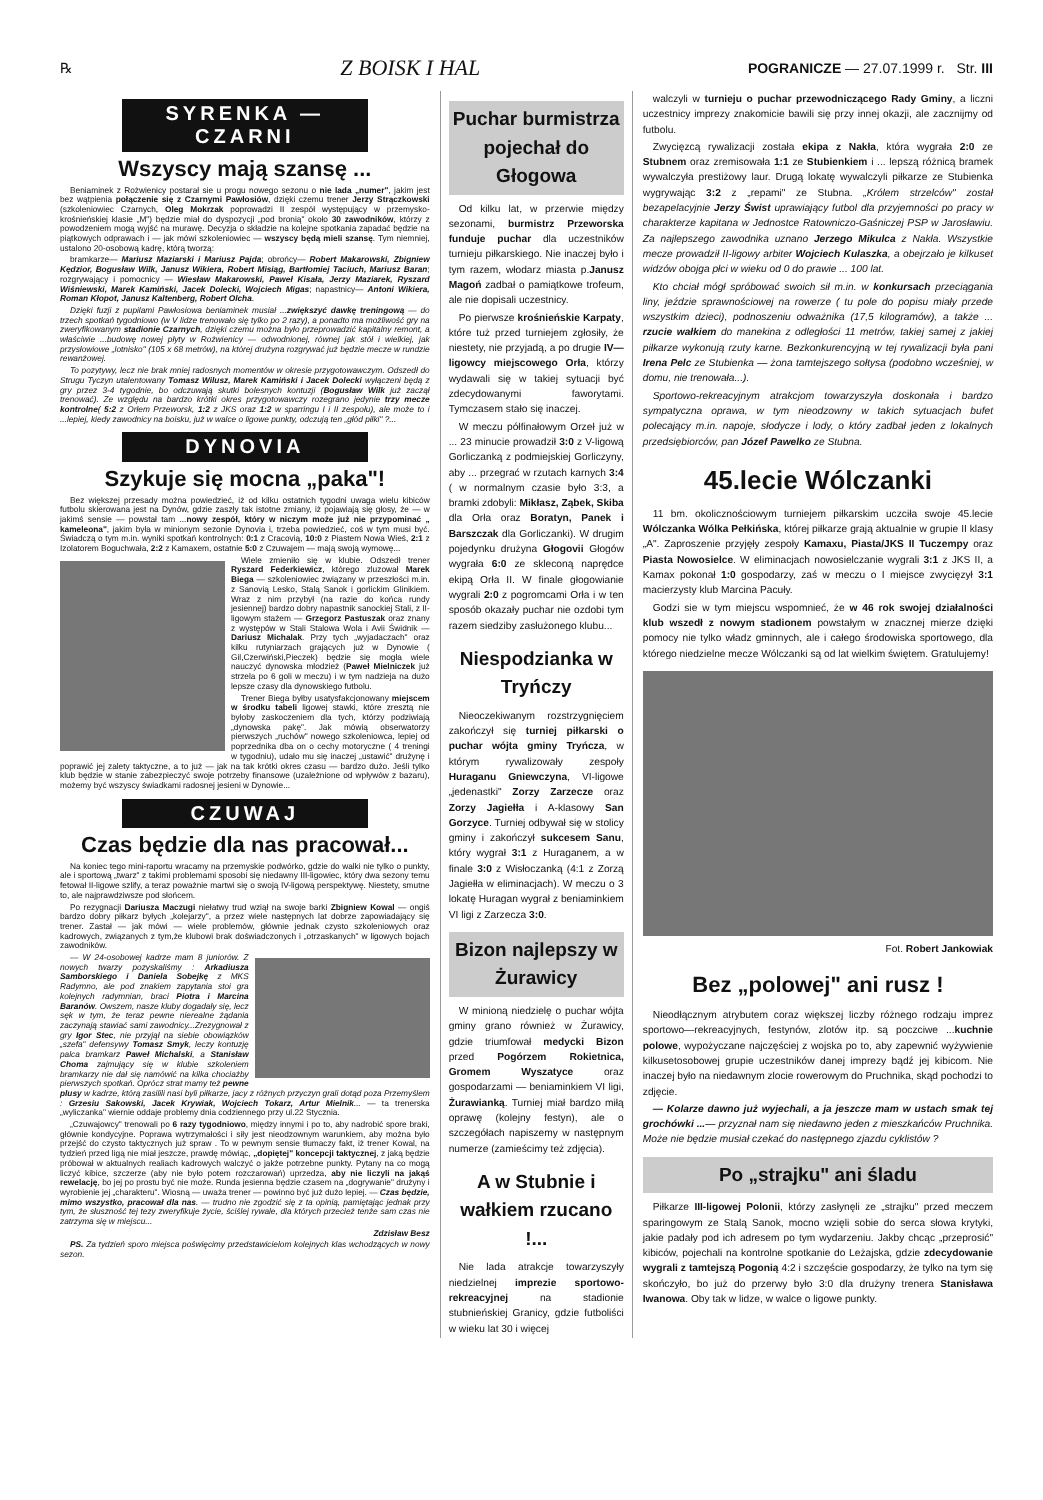℞ Z BOISK I HAL POGRANICZE — 27.07.1999 r. Str. III
SYRENKA — CZARNI
Wszyscy mają szansę ...
Beniaminek z Rożwienicy postarał sie u progu nowego sezonu o nie lada „numer", jakim jest bez wątpienia połączenie się z Czarnymi Pawłosiów, dzięki czemu trener Jerzy Strączkowski (szkoleniowiec Czarnych, Oleg Mokrzak poprowadzi II zespół występujący w przemysko-krośnieńskiej klasie „M") będzie miał do dyspozycji „pod bronią" około 30 zawodników, którzy z powodzeniem mogą wyjść na murawę. Decyzja o składzie na kolejne spotkania zapadać będzie na piątkowych odprawach i — jak mówi szkoleniowiec — wszyscy będą mieli szansę. Tym niemniej, ustalono 20-osobową kadrę, którą tworzą:
bramkarze— Mariusz Maziarski i Mariusz Pajda; obrońcy— Robert Makarowski, Zbigniew Kędzior, Bogusław Wilk, Janusz Wikiera, Robert Misiąg, Bartłomiej Taciuch, Mariusz Baran; rozgrywający i pomocnicy — Wiesław Makarowski, Paweł Kisała, Jerzy Maziarek, Ryszard Wiśniewski, Marek Kamiński, Jacek Dolecki, Wojciech Migas; napastnicy— Antoni Wikiera, Roman Kłopot, Janusz Kaltenberg, Robert Olcha.
Dzięki fuzji z pupilami Pawłosiowa beniaminek musiał ...zwiększyć dawkę treningową — do trzech spotkań tygodniowo (w V lidze trenowało się tylko po 2 razy), a ponadto ma możliwość gry na zweryfikowanym stadionie Czarnych, dzięki czemu można było przeprowadzić kapitalny remont, a właściwie ...budowę nowej płyty w Rożwienicy — odwodnionej, równej jak stół i wielkiej, jak przysłowiowe „lotnisko" (105 x 68 metrów), na której drużyna rozgrywać już będzie mecze w rundzie rewanżowej.
To pozytywy, lecz nie brak mniej radosnych momentów w okresie przygotowawczym. Odszedł do Strugu Tyczyn utalentowany Tomasz Wilusz, Marek Kamiński i Jacek Dolecki wyłączeni będą z gry przez 3-4 tygodnie, bo odczuwają skutki bolesnych kontuzji (Bogusław Wilk już zaczął trenować). Ze względu na bardzo krótki okres przygotowawczy rozegrano jedynie trzy mecze kontrolne( 5:2 z Orłem Przeworsk, 1:2 z JKS oraz 1:2 w sparringu I i II zespołu), ale może to i ...lepiej, kiedy zawodnicy na boisku, już w walce o ligowe punkty, odczują ten „głód piłki" ?...
DYNOVIA
Szykuje się mocna „paka"!
Bez większej przesady można powiedzieć, iż od kilku ostatnich tygodni uwaga wielu kibiców futbolu skierowana jest na Dynów, gdzie zaszły tak istotne zmiany, iż pojawiają się głosy, że — w jakimś sensie — powstał tam ...nowy zespół, który w niczym może już nie przypominać „ kameleona", jakim była w minionym sezonie Dynovia i, trzeba powiedzieć, coś w tym musi być. Świadczą o tym m.in. wyniki spotkań kontrolnych: 0:1 z Cracovią, 10:0 z Piastem Nowa Wieś, 2:1 z Izolatorem Boguchwała, 2:2 z Kamaxem, ostatnie 5:0 z Czuwajem — mają swoją wymowę...
Wiele zmieniło się w klubie. Odszedł trener Ryszard Federkiewicz, którego zluzował Marek Biega — szkoleniowiec związany w przeszłości m.in. z Sanovią Lesko, Stalą Sanok i gorlickim Glinikiem. Wraz z nim przybył (na razie do końca rundy jesiennej) bardzo dobry napastnik sanockiej Stali, z II-ligowym stażem — Grzegorz Pastuszak oraz znany z występów w Stali Stalowa Wola i Avii Świdnik — Dariusz Michalak. Przy tych „wyjadaczach" oraz kilku rutyniarzach grających już w Dynowie ( Gil,Czerwiński,Pieczek) będzie się mogła wiele nauczyć dynowska młodzież (Paweł Mielniczek już strzela po 6 goli w meczu) i w tym nadzieja na dużo lepsze czasy dla dynowskiego futbolu.
Trener Biega byłby usatysfakcjonowany miejscem w środku tabeli ligowej stawki, które zresztą nie byłoby zaskoczeniem dla tych, którzy podziwiają „dynowska pakę". Jak mówią obserwatorzy pierwszych „ruchów" nowego szkoleniowca, lepiej od poprzednika dba on o cechy motoryczne ( 4 treningi w tygodniu), udało mu się inaczej „ustawić" drużynę i poprawić jej zalety taktyczne, a to już — jak na tak krótki okres czasu — bardzo dużo. Jeśli tylko klub będzie w stanie zabezpieczyć swoje potrzeby finansowe (uzależnione od wpływów z bazaru), możemy być wszyscy świadkami radosnej jesieni w Dynowie...
CZUWAJ
Czas będzie dla nas pracował...
Na koniec tego mini-raportu wracamy na przemyskie podwórko, gdzie do walki nie tylko o punkty, ale i sportową „twarz" z takimi problemami sposobi się niedawny III-ligowiec, który dwa sezony temu fetował II-ligowe szlify, a teraz poważnie martwi się o swoją IV-ligową perspektywę. Niestety, smutne to, ale najprawdziwsze pod słońcem.
Po rezygnacji Dariusza Maczugi niełatwy trud wziął na swoje barki Zbigniew Kowal — ongiś bardzo dobry piłkarz byłych „kolejarzy", a przez wiele następnych lat dobrze zapowiadający się trener. Zastał — jak mówi — wiele problemów, głównie jednak czysto szkoleniowych oraz kadrowych, związanych z tym,że klubowi brak doświadczonych i „otrzaskanych" w ligowych bojach zawodników.
— W 24-osobowej kadrze mam 8 juniorów. Z nowych twarzy pozyskaliśmy : Arkadiusza Samborskiego i Daniela Sobejkę z MKS Radymno, ale pod znakiem zapytania stoi gra kolejnych radymnian, braci Piotra i Marcina Baranów. Owszem, nasze kluby dogadały się, lecz sęk w tym, że teraz pewne nierealne żądania zaczynają stawiać sami zawodnicy...Zrezygnował z gry Igor Stec, nie przyjął na siebie obowiązków „szefa" defensywy Tomasz Smyk, leczy kontuzję palca bramkarz Paweł Michalski, a Stanisław Choma zajmujący się w klubie szkoleniem bramkarzy nie dał się namówić na kilka chociażby pierwszych spotkań. Oprócz strat mamy też pewne plusy w kadrze, którą zasilili nasi byli piłkarze, jacy z różnych przyczyn grali dotąd poza Przemyślem : Grzesiu Sakowski, Jacek Krywiak, Wojciech Tokarz, Artur Mielnik... — ta trenerska „wyliczanka" wiernie oddaje problemy dnia codziennego przy ul.22 Stycznia.
„Czuwajowcy" trenowali po 6 razy tygodniowo, między innymi i po to, aby nadrobić spore braki, głównie kondycyjne. Poprawa wytrzymałości i siły jest nieodzownym warunkiem, aby można było przejść do czysto taktycznych już spraw . To w pewnym sensie tłumaczy fakt, iż trener Kowal, na tydzień przed ligą nie miał jeszcze, prawdę mówiąc, „dopiętej" koncepcji taktycznej, z jaką będzie próbował w aktualnych realiach kadrowych walczyć o jakże potrzebne punkty. Pytany na co mogą liczyć kibice, szczerze (aby nie było potem rozczarowań) uprzedza, aby nie liczyli na jakąś rewelację, bo jej po prostu być nie może. Runda jesienna będzie czasem na „dogrywanie" drużyny i wyrobienie jej „charakteru". Wiosną — uważa trener — powinno być już dużo lepiej. — Czas będzie, mimo wszystko, pracował dla nas. — trudno nie zgodzić się z ta opinią, pamiętając jednak przy tym, że słuszność tej tezy zweryfikuje życie, ściślej rywale, dla których przecież tenże sam czas nie zatrzyma się w miejscu...
Zdzisław Besz
PS. Za tydzień sporo miejsca poświęcimy przedstawicielom kolejnych klas wchodzących w nowy sezon.
Puchar burmistrza pojechał do Głogowa
Od kilku lat, w przerwie między sezonami, burmistrz Przeworska funduje puchar dla uczestników turnieju piłkarskiego. Nie inaczej było i tym razem, włodarz miasta p.Janusz Magoń zadbał o pamiątkowe trofeum, ale nie dopisali uczestnicy.
Po pierwsze krośnieńskie Karpaty, które tuż przed turniejem zgłosiły, że niestety, nie przyjadą, a po drugie IV—ligowcy miejscowego Orła, którzy wydawali się w takiej sytuacji być zdecydowanymi faworytami. Tymczasem stało się inaczej.
W meczu półfinałowym Orzeł już w ... 23 minucie prowadził 3:0 z V-ligową Gorliczanką z podmiejskiej Gorliczyny, aby ... przegrać w rzutach karnych 3:4 ( w normalnym czasie było 3:3, a bramki zdobyli: Mikłasz, Ząbek, Skiba dla Orła oraz Boratyn, Panek i Barszczak dla Gorliczanki). W drugim pojedynku drużyna Głogovii Głogów wygrała 6:0 ze skleconą naprędce ekipą Orła II. W finale głogowianie wygrali 2:0 z pogromcami Orła i w ten sposób okazały puchar nie ozdobi tym razem siedziby zasłużonego klubu...
Niespodzianka w Tryńczy
Nieoczekiwanym rozstrzygnięciem zakończył się turniej piłkarski o puchar wójta gminy Tryńcza, w którym rywalizowały zespoły Huraganu Gniewczyna, VI-ligowe „jedenastki" Zorzy Zarzecze oraz Zorzy Jagiełła i A-klasowy San Gorzyce. Turniej odbywał się w stolicy gminy i zakończył sukcesem Sanu, który wygrał 3:1 z Huraganem, a w finale 3:0 z Wisłoczanką (4:1 z Zorzą Jagiełła w eliminacjach). W meczu o 3 lokatę Huragan wygrał z beniaminkiem VI ligi z Zarzecza 3:0.
Bizon najlepszy w Żurawicy
W minioną niedzielę o puchar wójta gminy grano również w Żurawicy, gdzie triumfował medycki Bizon przed Pogórzem Rokietnica, Gromem Wyszatyce oraz gospodarzami — beniaminkiem VI ligi, Żurawianką. Turniej miał bardzo miłą oprawę (kolejny festyn), ale o szczegółach napiszemy w następnym numerze (zamieścimy też zdjęcia).
A w Stubnie i wałkiem rzucano !...
Nie lada atrakcje towarzyszyły niedzielnej imprezie sportowo-rekreacyjnej na stadionie stubnieńskiej Granicy, gdzie futboliści w wieku lat 30 i więcej
walczyli w turnieju o puchar przewodniczącego Rady Gminy, a liczni uczestnicy imprezy znakomicie bawili się przy innej okazji, ale zacznijmy od futbolu.
Zwycięzcą rywalizacji została ekipa z Nakła, która wygrała 2:0 ze Stubnem oraz zremisowała 1:1 ze Stubienkiem i ... lepszą różnicą bramek wywalczyła prestiżowy laur. Drugą lokatę wywalczyli piłkarze ze Stubienka wygrywając 3:2 z „repami" ze Stubna. „Królem strzelców" został bezapelacyjnie Jerzy Świst uprawiający futbol dla przyjemności po pracy w charakterze kapitana w Jednostce Ratowniczo-Gaśniczej PSP w Jarosławiu. Za najlepszego zawodnika uznano Jerzego Mikulca z Nakła. Wszystkie mecze prowadził II-ligowy arbiter Wojciech Kulaszka, a obejrzało je kilkuset widzów obojga płci w wieku od 0 do prawie ... 100 lat.
Kto chciał mógł spróbować swoich sił m.in. w konkursach przeciągania liny, jeździe sprawnościowej na rowerze ( tu pole do popisu miały przede wszystkim dzieci), podnoszeniu odważnika (17,5 kilogramów), a także ... rzucie wałkiem do manekina z odległości 11 metrów, takiej samej z jakiej piłkarze wykonują rzuty karne. Bezkonkurencyjną w tej rywalizacji była pani Irena Pelc ze Stubienka — żona tamtejszego sołtysa (podobno wcześniej, w domu, nie trenowała...).
Sportowo-rekreacyjnym atrakcjom towarzyszyła doskonała i bardzo sympatyczna oprawa, w tym nieodzowny w takich sytuacjach bufet polecający m.in. napoje, słodycze i lody, o który zadbał jeden z lokalnych przedsiębiorców, pan Józef Pawelko ze Stubna.
45.lecie Wólczanki
11 bm. okolicznościowym turniejem piłkarskim uczciła swoje 45.lecie Wólczanka Wólka Pełkińska, której piłkarze grają aktualnie w grupie II klasy „A". Zaproszenie przyjęły zespoły Kamaxu, Piasta/JKS II Tuczempy oraz Piasta Nowosielce. W eliminacjach nowosielczanie wygrali 3:1 z JKS II, a Kamax pokonał 1:0 gospodarzy, zaś w meczu o I miejsce zwycięzył 3:1 macierzysty klub Marcina Pacuły.
Godzi sie w tym miejscu wspomnieć, że w 46 rok swojej działalności klub wszedł z nowym stadionem powstałym w znacznej mierze dzięki pomocy nie tylko władz gminnych, ale i całego środowiska sportowego, dla którego niedzielne mecze Wólczanki są od lat wielkim świętem. Gratulujemy!
Fot. Robert Jankowiak
Bez „polowej" ani rusz !
Nieodłącznym atrybutem coraz większej liczby różnego rodzaju imprez sportowo—rekreacyjnych, festynów, zlotów itp. są poczciwe ...kuchnie polowe, wypożyczane najczęściej z wojska po to, aby zapewnić wyżywienie kilkusetosobowej grupie uczestników danej imprezy bądź jej kibicom. Nie inaczej było na niedawnym zlocie rowerowym do Pruchnika, skąd pochodzi to zdjęcie.
— Kolarze dawno już wyjechali, a ja jeszcze mam w ustach smak tej grochówki ...— przyznał nam się niedawno jeden z mieszkańców Pruchnika. Może nie będzie musiał czekać do następnego zjazdu cyklistów ?
Po „strajku" ani śladu
Piłkarze III-ligowej Polonii, którzy zasłynęli ze „strajku" przed meczem sparingowym ze Stalą Sanok, mocno wzięli sobie do serca słowa krytyki, jakie padały pod ich adresem po tym wydarzeniu. Jakby chcąc „przeprosić" kibiców, pojechali na kontrolne spotkanie do Leżajska, gdzie zdecydowanie wygrali z tamtejszą Pogonią 4:2 i szczęście gospodarzy, że tylko na tym się skończyło, bo już do przerwy było 3:0 dla drużyny trenera Stanisława Iwanowa. Oby tak w lidze, w walce o ligowe punkty.